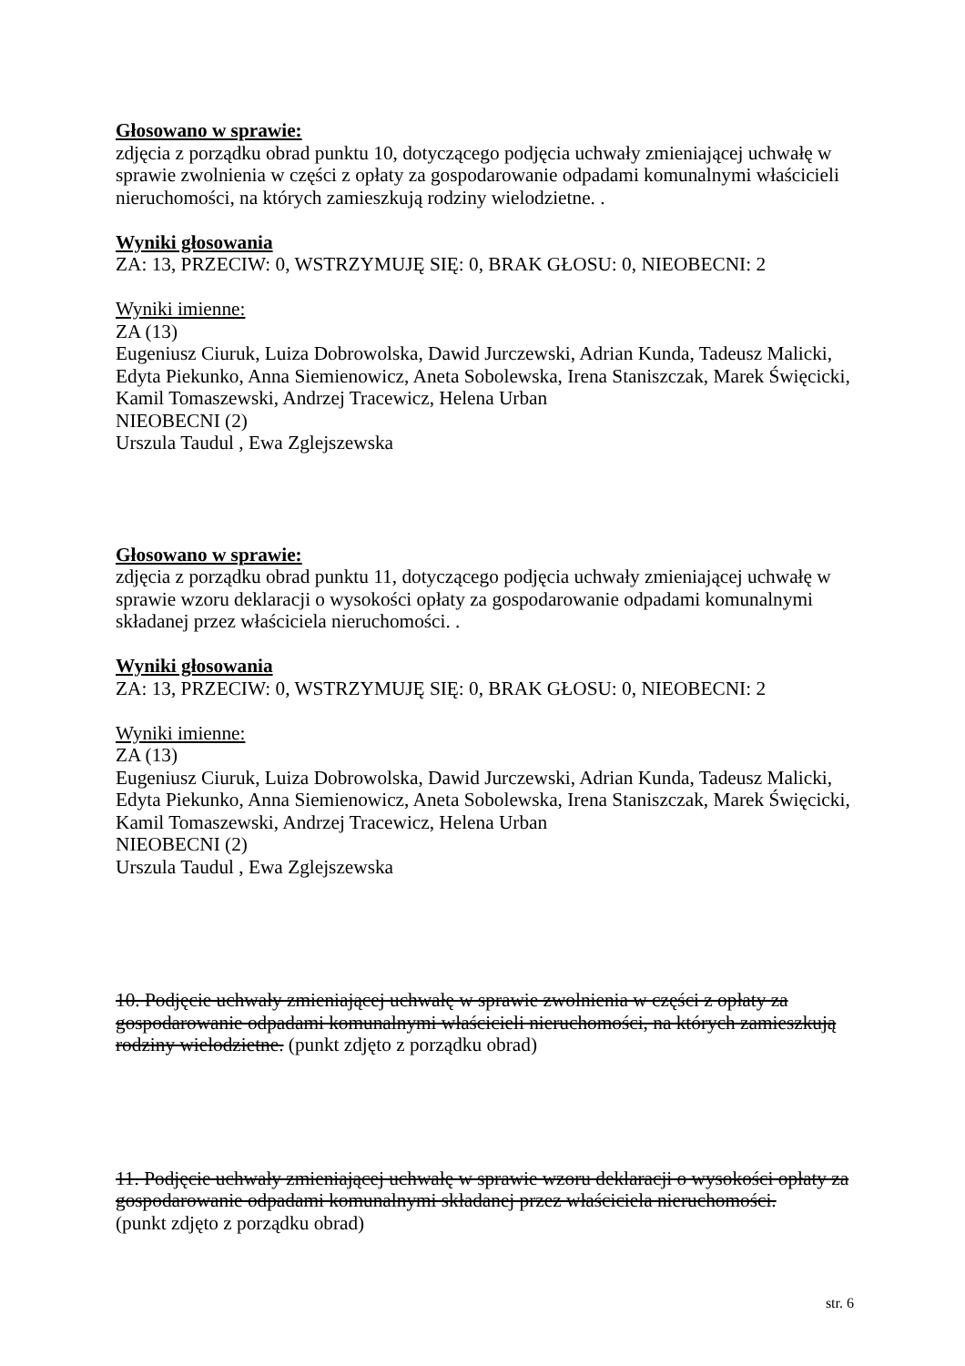Głosowano w sprawie:
zdjęcia z porządku obrad punktu 10, dotyczącego podjęcia uchwały zmieniającej uchwałę w sprawie zwolnienia w części z opłaty za gospodarowanie odpadami komunalnymi właścicieli nieruchomości, na których zamieszkują rodziny wielodzietne. .
Wyniki głosowania
ZA: 13, PRZECIW: 0, WSTRZYMUJĘ SIĘ: 0, BRAK GŁOSU: 0, NIEOBECNI: 2
Wyniki imienne:
ZA (13)
Eugeniusz Ciuruk, Luiza Dobrowolska, Dawid Jurczewski, Adrian Kunda, Tadeusz Malicki, Edyta Piekunko, Anna Siemienowicz, Aneta Sobolewska, Irena Staniszczak, Marek Święcicki, Kamil Tomaszewski, Andrzej Tracewicz, Helena Urban
NIEOBECNI (2)
Urszula Taudul , Ewa Zglejszewska
Głosowano w sprawie:
zdjęcia z porządku obrad punktu 11, dotyczącego podjęcia uchwały zmieniającej uchwałę w sprawie wzoru deklaracji o wysokości opłaty za gospodarowanie odpadami komunalnymi składanej przez właściciela nieruchomości. .
Wyniki głosowania
ZA: 13, PRZECIW: 0, WSTRZYMUJĘ SIĘ: 0, BRAK GŁOSU: 0, NIEOBECNI: 2
Wyniki imienne:
ZA (13)
Eugeniusz Ciuruk, Luiza Dobrowolska, Dawid Jurczewski, Adrian Kunda, Tadeusz Malicki, Edyta Piekunko, Anna Siemienowicz, Aneta Sobolewska, Irena Staniszczak, Marek Święcicki, Kamil Tomaszewski, Andrzej Tracewicz, Helena Urban
NIEOBECNI (2)
Urszula Taudul , Ewa Zglejszewska
10. Podjęcie uchwały zmieniającej uchwałę w sprawie zwolnienia w części z opłaty za gospodarowanie odpadami komunalnymi właścicieli nieruchomości, na których zamieszkują rodziny wielodzietne. (punkt zdjęto z porządku obrad)
11. Podjęcie uchwały zmieniającej uchwałę w sprawie wzoru deklaracji o wysokości opłaty za gospodarowanie odpadami komunalnymi składanej przez właściciela nieruchomości.
(punkt zdjęto z porządku obrad)
str. 6